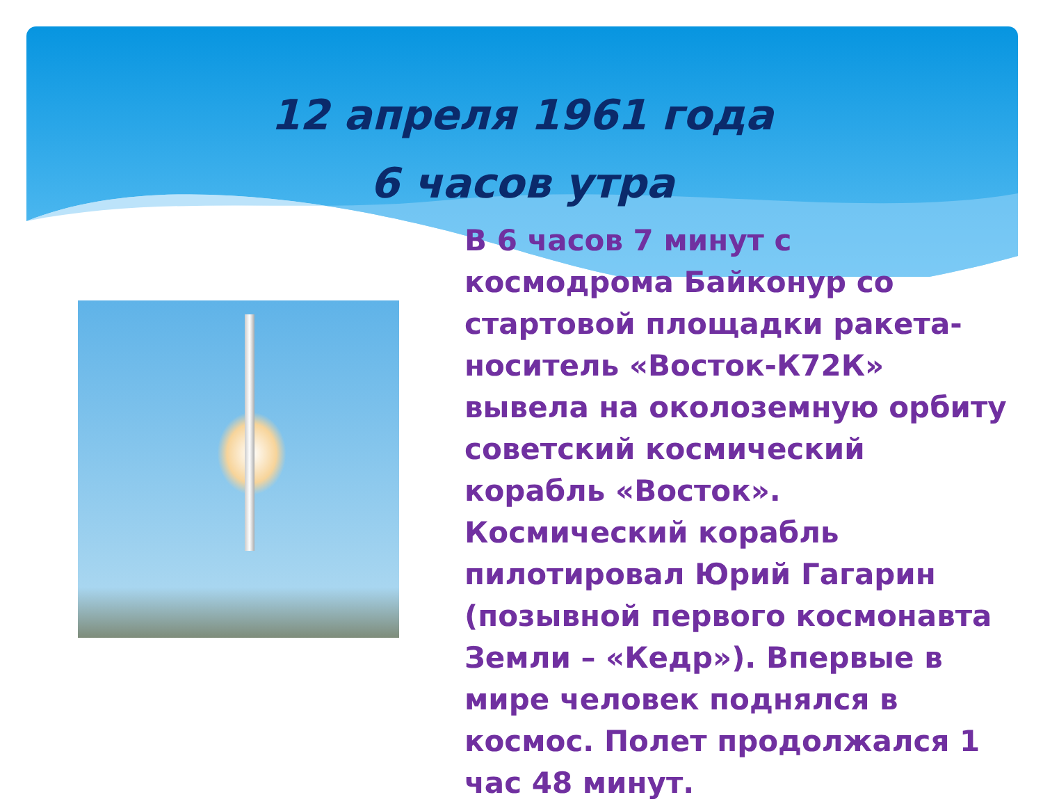12 апреля 1961 года
6 часов утра
В 6 часов 7 минут с космодрома Байконур со стартовой площадки ракета-носитель «Восток-К72К» вывела на околоземную орбиту советский космический корабль «Восток». Космический корабль пилотировал Юрий Гагарин (позывной первого космонавта Земли – «Кедр»). Впервые в мире человек поднялся в космос. Полет продолжался 1 час 48 минут.